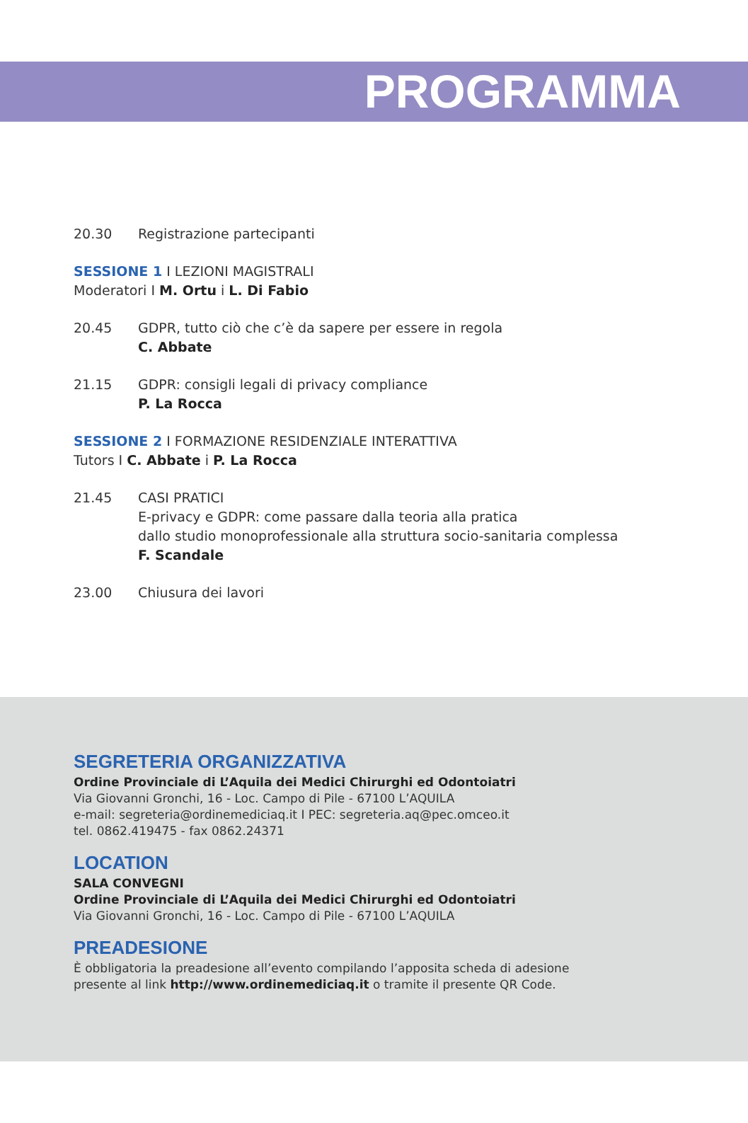PROGRAMMA
20.30 Registrazione partecipanti
SESSIONE 1 I LEZIONI MAGISTRALI
Moderatori I M. Ortu i L. Di Fabio
20.45 GDPR, tutto ciò che c’è da sapere per essere in regola
C. Abbate
21.15 GDPR: consigli legali di privacy compliance
P. La Rocca
SESSIONE 2 I FORMAZIONE RESIDENZIALE INTERATTIVA
Tutors I C. Abbate i P. La Rocca
21.45 CASI PRATICI
E-privacy e GDPR: come passare dalla teoria alla pratica
dallo studio monoprofessionale alla struttura socio-sanitaria complessa
F. Scandale
23.00 Chiusura dei lavori
SEGRETERIA ORGANIZZATIVA
Ordine Provinciale di L’Aquila dei Medici Chirurghi ed Odontoiatri
Via Giovanni Gronchi, 16 - Loc. Campo di Pile - 67100 L’AQUILA
e-mail: segreteria@ordinemediciaq.it I PEC: segreteria.aq@pec.omceo.it
tel. 0862.419475 - fax 0862.24371
LOCATION
SALA CONVEGNI
Ordine Provinciale di L’Aquila dei Medici Chirurghi ed Odontoiatri
Via Giovanni Gronchi, 16 - Loc. Campo di Pile - 67100 L’AQUILA
PREADESIONE
È obbligatoria la preadesione all’evento compilando l’apposita scheda di adesione
presente al link http://www.ordinemediciaq.it o tramite il presente QR Code.